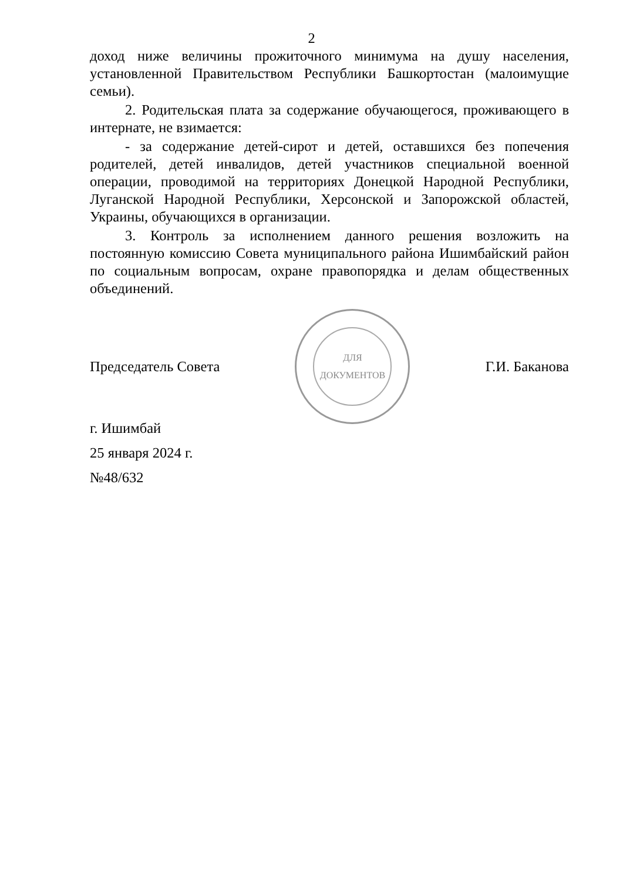2
доход ниже величины прожиточного минимума на душу населения, установленной Правительством Республики Башкортостан (малоимущие семьи).
2. Родительская плата за содержание обучающегося, проживающего в интернате, не взимается:
- за содержание детей-сирот и детей, оставшихся без попечения родителей, детей инвалидов, детей участников специальной военной операции, проводимой на территориях Донецкой Народной Республики, Луганской Народной Республики, Херсонской и Запорожской областей, Украины, обучающихся в организации.
3. Контроль за исполнением данного решения возложить на постоянную комиссию Совета муниципального района Ишимбайский район по социальным вопросам, охране правопорядка и делам общественных объединений.
Председатель Совета
ДЛЯ
ДОКУМЕНТОВ
Г.И. Баканова
г. Ишимбай
25 января 2024 г.
№48/632